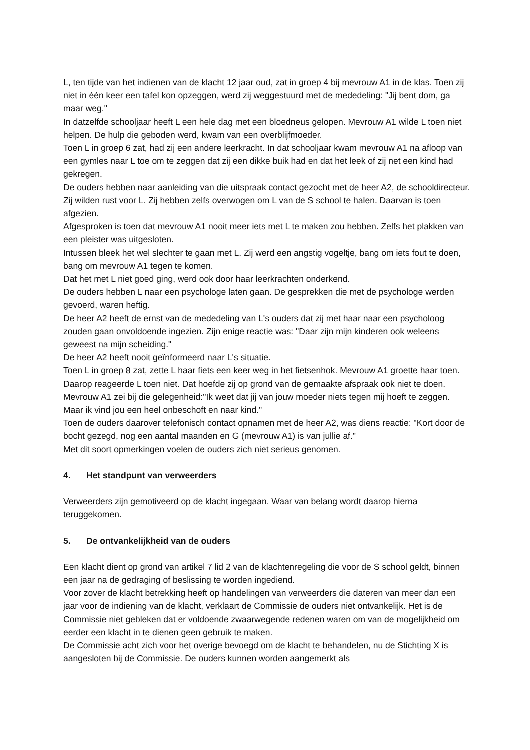L, ten tijde van het indienen van de klacht 12 jaar oud, zat in groep 4 bij mevrouw A1 in de klas. Toen zij niet in één keer een tafel kon opzeggen, werd zij weggestuurd met de mededeling: "Jij bent dom, ga maar weg."
In datzelfde schooljaar heeft L een hele dag met een bloedneus gelopen. Mevrouw A1 wilde L toen niet helpen. De hulp die geboden werd, kwam van een overblijfmoeder.
Toen L in groep 6 zat, had zij een andere leerkracht. In dat schooljaar kwam mevrouw A1 na afloop van een gymles naar L toe om te zeggen dat zij een dikke buik had en dat het leek of zij net een kind had gekregen.
De ouders hebben naar aanleiding van die uitspraak contact gezocht met de heer A2, de schooldirecteur. Zij wilden rust voor L. Zij hebben zelfs overwogen om L van de S school te halen. Daarvan is toen afgezien.
Afgesproken is toen dat mevrouw A1 nooit meer iets met L te maken zou hebben. Zelfs het plakken van een pleister was uitgesloten.
Intussen bleek het wel slechter te gaan met L. Zij werd een angstig vogeltje, bang om iets fout te doen, bang om mevrouw A1 tegen te komen.
Dat het met L niet goed ging, werd ook door haar leerkrachten onderkend.
De ouders hebben L naar een psychologe laten gaan. De gesprekken die met de psychologe werden gevoerd, waren heftig.
De heer A2 heeft de ernst van de mededeling van L's ouders dat zij met haar naar een psycholoog zouden gaan onvoldoende ingezien. Zijn enige reactie was: "Daar zijn mijn kinderen ook weleens geweest na mijn scheiding."
De heer A2 heeft nooit geïnformeerd naar L's situatie.
Toen L in groep 8 zat, zette L haar fiets een keer weg in het fietsenhok. Mevrouw A1 groette haar toen. Daarop reageerde L toen niet. Dat hoefde zij op grond van de gemaakte afspraak ook niet te doen.
Mevrouw A1 zei bij die gelegenheid:"Ik weet dat jij van jouw moeder niets tegen mij hoeft te zeggen. Maar ik vind jou een heel onbeschoft en naar kind."
Toen de ouders daarover telefonisch contact opnamen met de heer A2, was diens reactie: "Kort door de bocht gezegd, nog een aantal maanden en G (mevrouw A1) is van jullie af."
Met dit soort opmerkingen voelen de ouders zich niet serieus genomen.
4. Het standpunt van verweerders
Verweerders zijn gemotiveerd op de klacht ingegaan. Waar van belang wordt daarop hierna teruggekomen.
5. De ontvankelijkheid van de ouders
Een klacht dient op grond van artikel 7 lid 2 van de klachtenregeling die voor de S school geldt, binnen een jaar na de gedraging of beslissing te worden ingediend.
Voor zover de klacht betrekking heeft op handelingen van verweerders die dateren van meer dan een jaar voor de indiening van de klacht, verklaart de Commissie de ouders niet ontvankelijk. Het is de Commissie niet gebleken dat er voldoende zwaarwegende redenen waren om van de mogelijkheid om eerder een klacht in te dienen geen gebruik te maken.
De Commissie acht zich voor het overige bevoegd om de klacht te behandelen, nu de Stichting X is aangesloten bij de Commissie. De ouders kunnen worden aangemerkt als